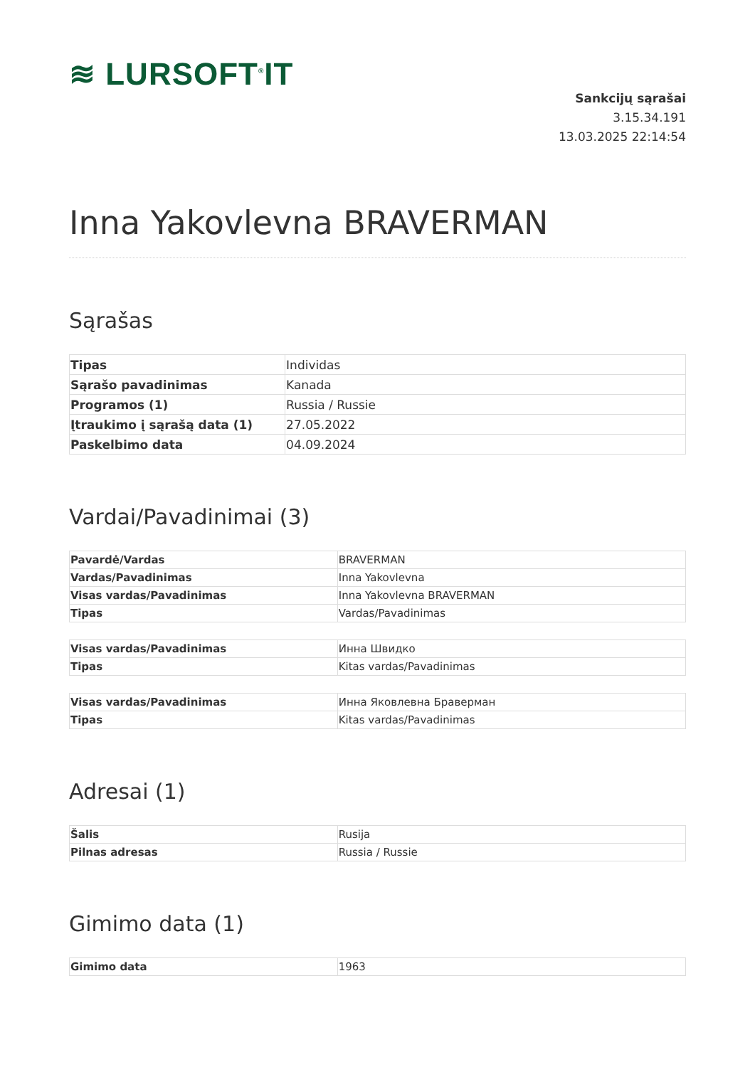≋ LURSOFT<sup>®</sup>IT
Sankcijų sąrašai
3.15.34.191
13.03.2025 22:14:54
Inna Yakovlevna BRAVERMAN
Sąrašas
| Tipas | Individas |
| Sąrašo pavadinimas | Kanada |
| Programos (1) | Russia / Russie |
| Įtraukimo į sąrašą data (1) | 27.05.2022 |
| Paskelbimo data | 04.09.2024 |
Vardai/Pavadinimai (3)
| Pavardė/Vardas | BRAVERMAN |
| Vardas/Pavadinimas | Inna Yakovlevna |
| Visas vardas/Pavadinimas | Inna Yakovlevna BRAVERMAN |
| Tipas | Vardas/Pavadinimas |
| Visas vardas/Pavadinimas | Инна Швидко |
| Tipas | Kitas vardas/Pavadinimas |
| Visas vardas/Pavadinimas | Инна Яковлевна Браверман |
| Tipas | Kitas vardas/Pavadinimas |
Adresai (1)
| Šalis | Rusija |
| Pilnas adresas | Russia / Russie |
Gimimo data (1)
| Gimimo data | 1963 |